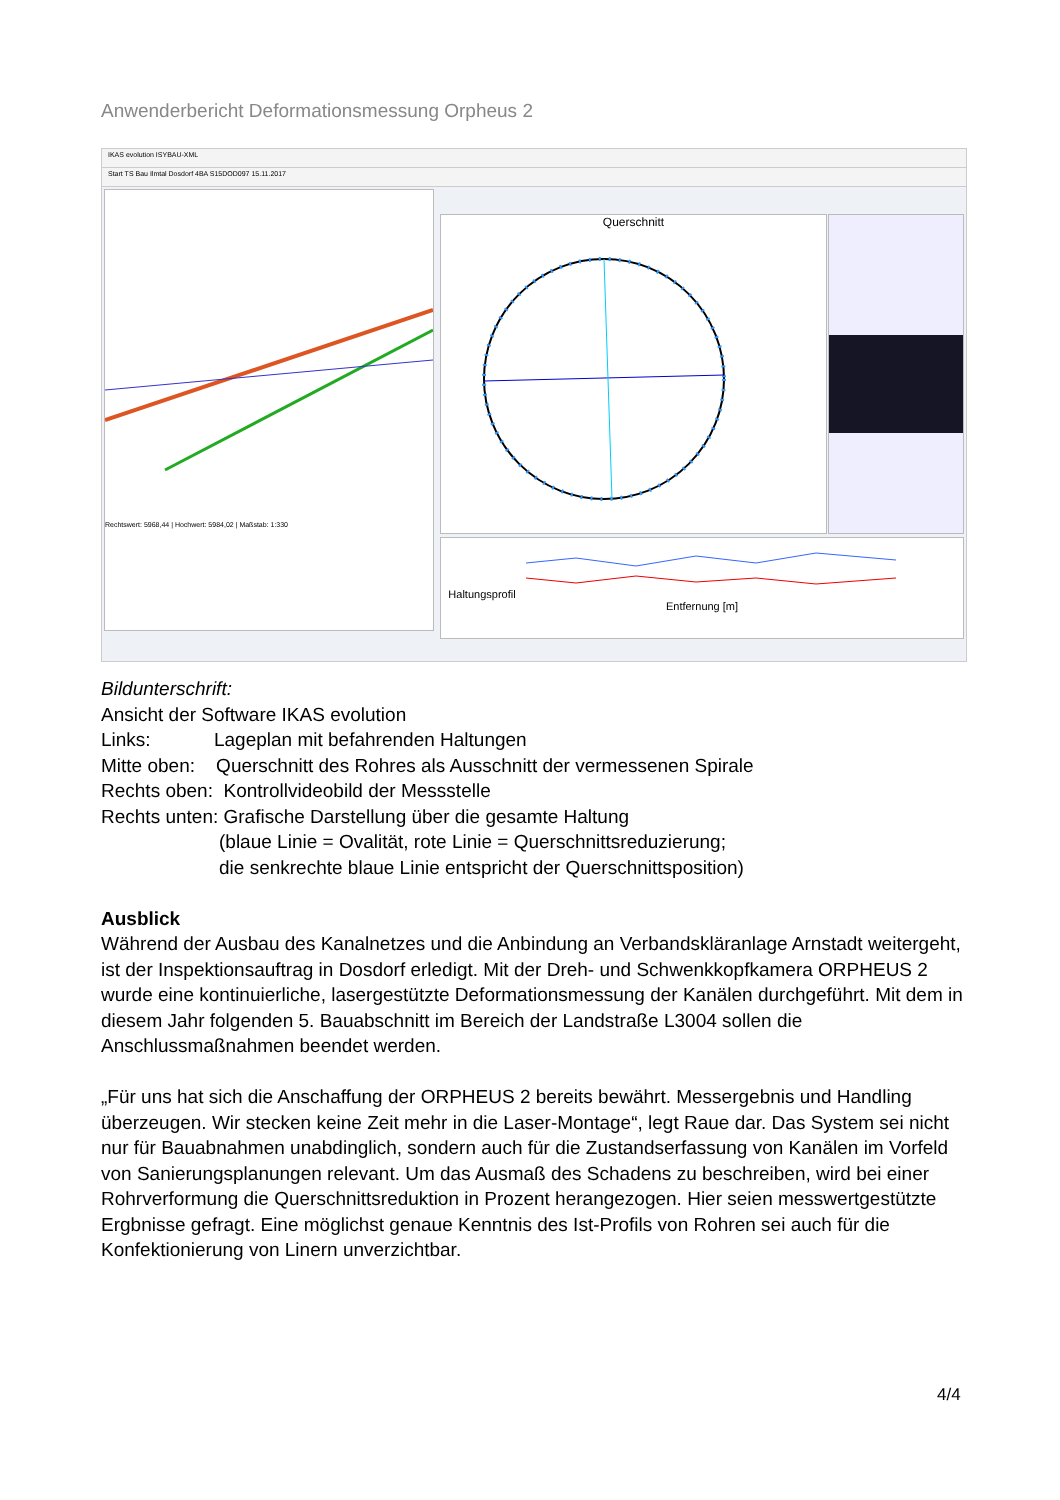Anwenderbericht Deformationsmessung Orpheus 2
IKAS evolution ISYBAU-XML
Start TS Bau Ilmtal Dosdorf 4BA S15DOD097 15.11.2017
Rechtswert: 5968,44 | Hochwert: 5984,02 | Maßstab: 1:330
Querschnitt
Haltungsprofil
Entfernung [m]
Bildunterschrift:
Ansicht der Software IKAS evolution
Links: Lageplan mit befahrenden Haltungen
Mitte oben: Querschnitt des Rohres als Ausschnitt der vermessenen Spirale
Rechts oben: Kontrollvideobild der Messstelle
Rechts unten: Grafische Darstellung über die gesamte Haltung
(blaue Linie = Ovalität, rote Linie = Querschnittsreduzierung;
die senkrechte blaue Linie entspricht der Querschnittsposition)
Ausblick
Während der Ausbau des Kanalnetzes und die Anbindung an Verbandskläranlage Arnstadt weitergeht, ist der Inspektionsauftrag in Dosdorf erledigt. Mit der Dreh- und Schwenkkopfkamera ORPHEUS 2 wurde eine kontinuierliche, lasergestützte Deformationsmessung der Kanälen durchgeführt. Mit dem in diesem Jahr folgenden 5. Bauabschnitt im Bereich der Landstraße L3004 sollen die Anschlussmaßnahmen beendet werden.
„Für uns hat sich die Anschaffung der ORPHEUS 2 bereits bewährt. Messergebnis und Handling überzeugen. Wir stecken keine Zeit mehr in die Laser-Montage“, legt Raue dar. Das System sei nicht nur für Bauabnahmen unabdinglich, sondern auch für die Zustandserfassung von Kanälen im Vorfeld von Sanierungsplanungen relevant. Um das Ausmaß des Schadens zu beschreiben, wird bei einer Rohrverformung die Querschnittsreduktion in Prozent herangezogen. Hier seien messwertgestützte Ergbnisse gefragt. Eine möglichst genaue Kenntnis des Ist-Profils von Rohren sei auch für die Konfektionierung von Linern unverzichtbar.
4/4